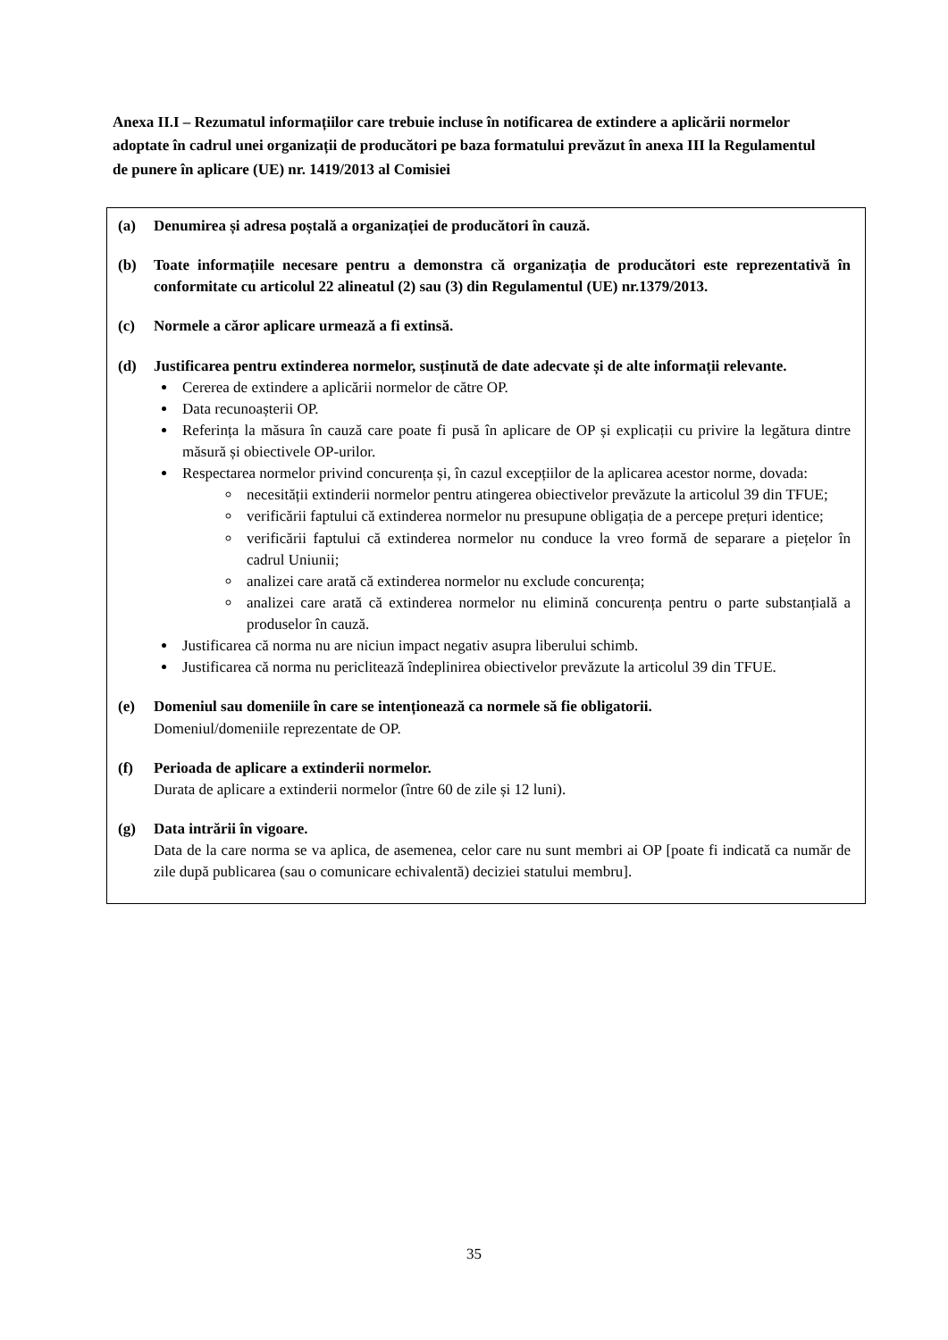Anexa II.I – Rezumatul informațiilor care trebuie incluse în notificarea de extindere a aplicării normelor adoptate în cadrul unei organizații de producători pe baza formatului prevăzut în anexa III la Regulamentul de punere în aplicare (UE) nr. 1419/2013 al Comisiei
(a) Denumirea și adresa poștală a organizației de producători în cauză.
(b) Toate informațiile necesare pentru a demonstra că organizația de producători este reprezentativă în conformitate cu articolul 22 alineatul (2) sau (3) din Regulamentul (UE) nr.1379/2013.
(c) Normele a căror aplicare urmează a fi extinsă.
(d) Justificarea pentru extinderea normelor, susținută de date adecvate și de alte informații relevante.
Cererea de extindere a aplicării normelor de către OP.
Data recunoașterii OP.
Referința la măsura în cauză care poate fi pusă în aplicare de OP și explicații cu privire la legătura dintre măsură și obiectivele OP-urilor.
Respectarea normelor privind concurența și, în cazul excepțiilor de la aplicarea acestor norme, dovada:
necesității extinderii normelor pentru atingerea obiectivelor prevăzute la articolul 39 din TFUE;
verificării faptului că extinderea normelor nu presupune obligația de a percepe prețuri identice;
verificării faptului că extinderea normelor nu conduce la vreo formă de separare a piețelor în cadrul Uniunii;
analizei care arată că extinderea normelor nu exclude concurența;
analizei care arată că extinderea normelor nu elimină concurența pentru o parte substanțială a produselor în cauză.
Justificarea că norma nu are niciun impact negativ asupra liberului schimb.
Justificarea că norma nu periclitează îndeplinirea obiectivelor prevăzute la articolul 39 din TFUE.
(e) Domeniul sau domeniile în care se intenționează ca normele să fie obligatorii.
Domeniul/domeniile reprezentate de OP.
(f) Perioada de aplicare a extinderii normelor.
Durata de aplicare a extinderii normelor (între 60 de zile și 12 luni).
(g) Data intrării în vigoare.
Data de la care norma se va aplica, de asemenea, celor care nu sunt membri ai OP [poate fi indicată ca număr de zile după publicarea (sau o comunicare echivalentă) deciziei statului membru].
35